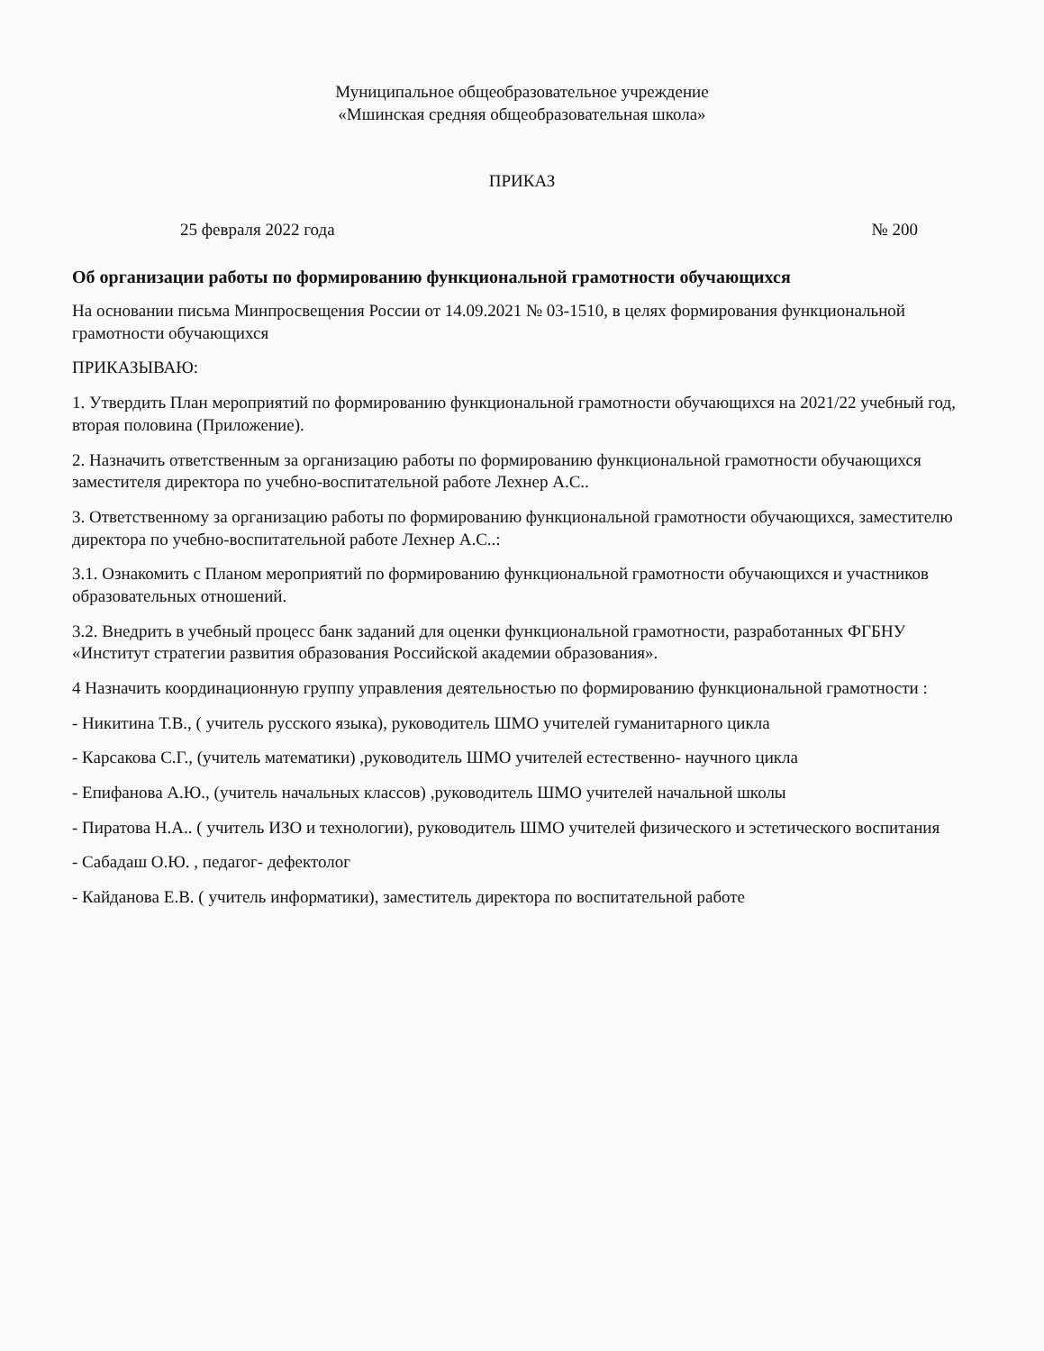Муниципальное общеобразовательное учреждение
«Мшинская средняя общеобразовательная школа»
ПРИКАЗ
25 февраля 2022 года № 200
Об организации работы по формированию функциональной грамотности обучающихся
На основании письма Минпросвещения России от 14.09.2021 № 03-1510, в целях формирования функциональной грамотности обучающихся
ПРИКАЗЫВАЮ:
1. Утвердить План мероприятий по формированию функциональной грамотности обучающихся на 2021/22 учебный год, вторая половина (Приложение).
2. Назначить ответственным за организацию работы по формированию функциональной грамотности обучающихся заместителя директора по учебно-воспитательной работе Лехнер А.С..
3. Ответственному за организацию работы по формированию функциональной грамотности обучающихся, заместителю директора по учебно-воспитательной работе Лехнер А.С..:
3.1. Ознакомить с Планом мероприятий по формированию функциональной грамотности обучающихся и участников образовательных отношений.
3.2. Внедрить в учебный процесс банк заданий для оценки функциональной грамотности, разработанных ФГБНУ «Институт стратегии развития образования Российской академии образования».
4 Назначить координационную группу управления деятельностью по формированию функциональной грамотности :
- Никитина Т.В., ( учитель русского языка), руководитель ШМО учителей гуманитарного цикла
- Карсакова С.Г., (учитель математики) ,руководитель ШМО учителей естественно- научного цикла
- Епифанова А.Ю., (учитель начальных классов) ,руководитель ШМО учителей начальной школы
- Пиратова Н.А.. ( учитель ИЗО и технологии), руководитель ШМО учителей физического и эстетического воспитания
- Сабадаш О.Ю. , педагог- дефектолог
- Кайданова Е.В. ( учитель информатики), заместитель директора по воспитательной работе